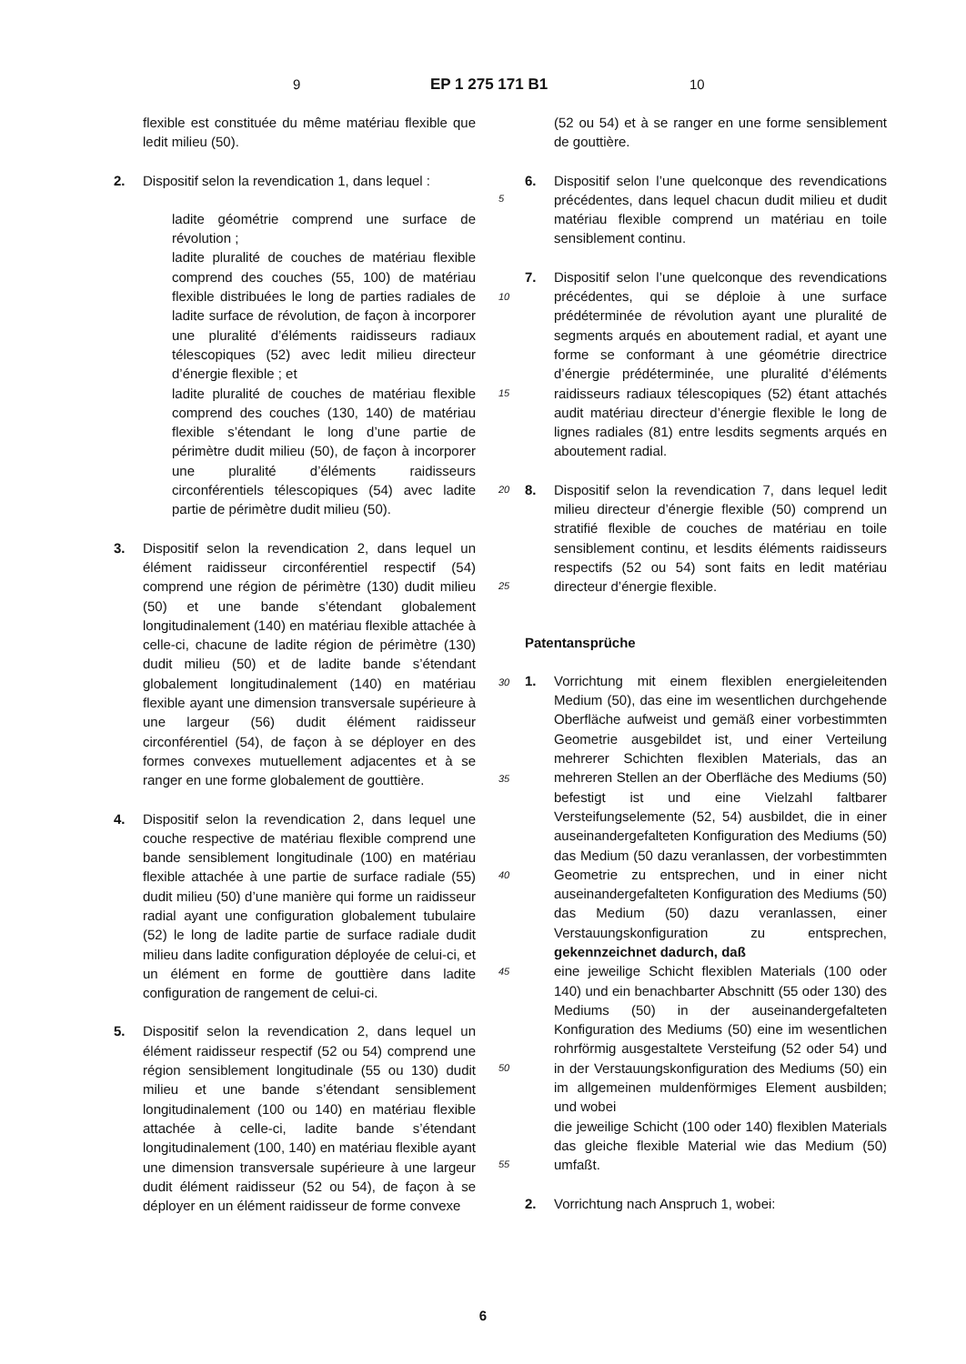9 EP 1 275 171 B1 10
flexible est constituée du même matériau flexible que ledit milieu (50).
2. Dispositif selon la revendication 1, dans lequel :
ladite géométrie comprend une surface de révolution ;
ladite pluralité de couches de matériau flexible comprend des couches (55, 100) de matériau flexible distribuées le long de parties radiales de ladite surface de révolution, de façon à incorporer une pluralité d’éléments raidisseurs radiaux télescopiques (52) avec ledit milieu directeur d’énergie flexible ; et
ladite pluralité de couches de matériau flexible comprend des couches (130, 140) de matériau flexible s’étendant le long d’une partie de périmètre dudit milieu (50), de façon à incorporer une pluralité d’éléments raidisseurs circonférentiels télescopiques (54) avec ladite partie de périmètre dudit milieu (50).
3. Dispositif selon la revendication 2, dans lequel un élément raidisseur circonférentiel respectif (54) comprend une région de périmètre (130) dudit milieu (50) et une bande s’étendant globalement longitudinalement (140) en matériau flexible attachée à celle-ci, chacune de ladite région de périmètre (130) dudit milieu (50) et de ladite bande s’étendant globalement longitudinalement (140) en matériau flexible ayant une dimension transversale supérieure à une largeur (56) dudit élément raidisseur circonférentiel (54), de façon à se déployer en des formes convexes mutuellement adjacentes et à se ranger en une forme globalement de gouttière.
4. Dispositif selon la revendication 2, dans lequel une couche respective de matériau flexible comprend une bande sensiblement longitudinale (100) en matériau flexible attachée à une partie de surface radiale (55) dudit milieu (50) d’une manière qui forme un raidisseur radial ayant une configuration globalement tubulaire (52) le long de ladite partie de surface radiale dudit milieu dans ladite configuration déployée de celui-ci, et un élément en forme de gouttière dans ladite configuration de rangement de celui-ci.
5. Dispositif selon la revendication 2, dans lequel un élément raidisseur respectif (52 ou 54) comprend une région sensiblement longitudinale (55 ou 130) dudit milieu et une bande s’étendant sensiblement longitudinalement (100 ou 140) en matériau flexible attachée à celle-ci, ladite bande s’étendant longitudinalement (100, 140) en matériau flexible ayant une dimension transversale supérieure à une largeur dudit élément raidisseur (52 ou 54), de façon à se déployer en un élément raidisseur de forme convexe
(52 ou 54) et à se ranger en une forme sensiblement de gouttière.
6. Dispositif selon l’une quelconque des revendications précédentes, dans lequel chacun dudit milieu et dudit matériau flexible comprend un matériau en toile sensiblement continu.
7. Dispositif selon l’une quelconque des revendications précédentes, qui se déploie à une surface prédéterminée de révolution ayant une pluralité de segments arqués en aboutement radial, et ayant une forme se conformant à une géométrie directrice d’énergie prédéterminée, une pluralité d’éléments raidisseurs radiaux télescopiques (52) étant attachés audit matériau directeur d’énergie flexible le long de lignes radiales (81) entre lesdits segments arqués en aboutement radial.
8. Dispositif selon la revendication 7, dans lequel ledit milieu directeur d’énergie flexible (50) comprend un stratifié flexible de couches de matériau en toile sensiblement continu, et lesdits éléments raidisseurs respectifs (52 ou 54) sont faits en ledit matériau directeur d’énergie flexible.
Patentansprüche
1. Vorrichtung mit einem flexiblen energieleitenden Medium (50), das eine im wesentlichen durchgehende Oberfläche aufweist und gemäß einer vorbestimmten Geometrie ausgebildet ist, und einer Verteilung mehrerer Schichten flexiblen Materials, das an mehreren Stellen an der Oberfläche des Mediums (50) befestigt ist und eine Vielzahl faltbarer Versteifungselemente (52, 54) ausbildet, die in einer auseinandergefalteten Konfiguration des Mediums (50) das Medium (50 dazu veranlassen, der vorbestimmten Geometrie zu entsprechen, und in einer nicht auseinandergefalteten Konfiguration des Mediums (50) das Medium (50) dazu veranlassen, einer Verstauungskonfiguration zu entsprechen, gekennzeichnet dadurch, daß
eine jeweilige Schicht flexiblen Materials (100 oder 140) und ein benachbarter Abschnitt (55 oder 130) des Mediums (50) in der auseinandergefalteten Konfiguration des Mediums (50) eine im wesentlichen rohrförmig ausgestaltete Versteifung (52 oder 54) und in der Verstauungskonfiguration des Mediums (50) ein im allgemeinen muldenförmiges Element ausbilden; und wobei
die jeweilige Schicht (100 oder 140) flexiblen Materials das gleiche flexible Material wie das Medium (50) umfaßt.
2. Vorrichtung nach Anspruch 1, wobei:
5
10
15
20
25
30
35
40
45
50
55
6